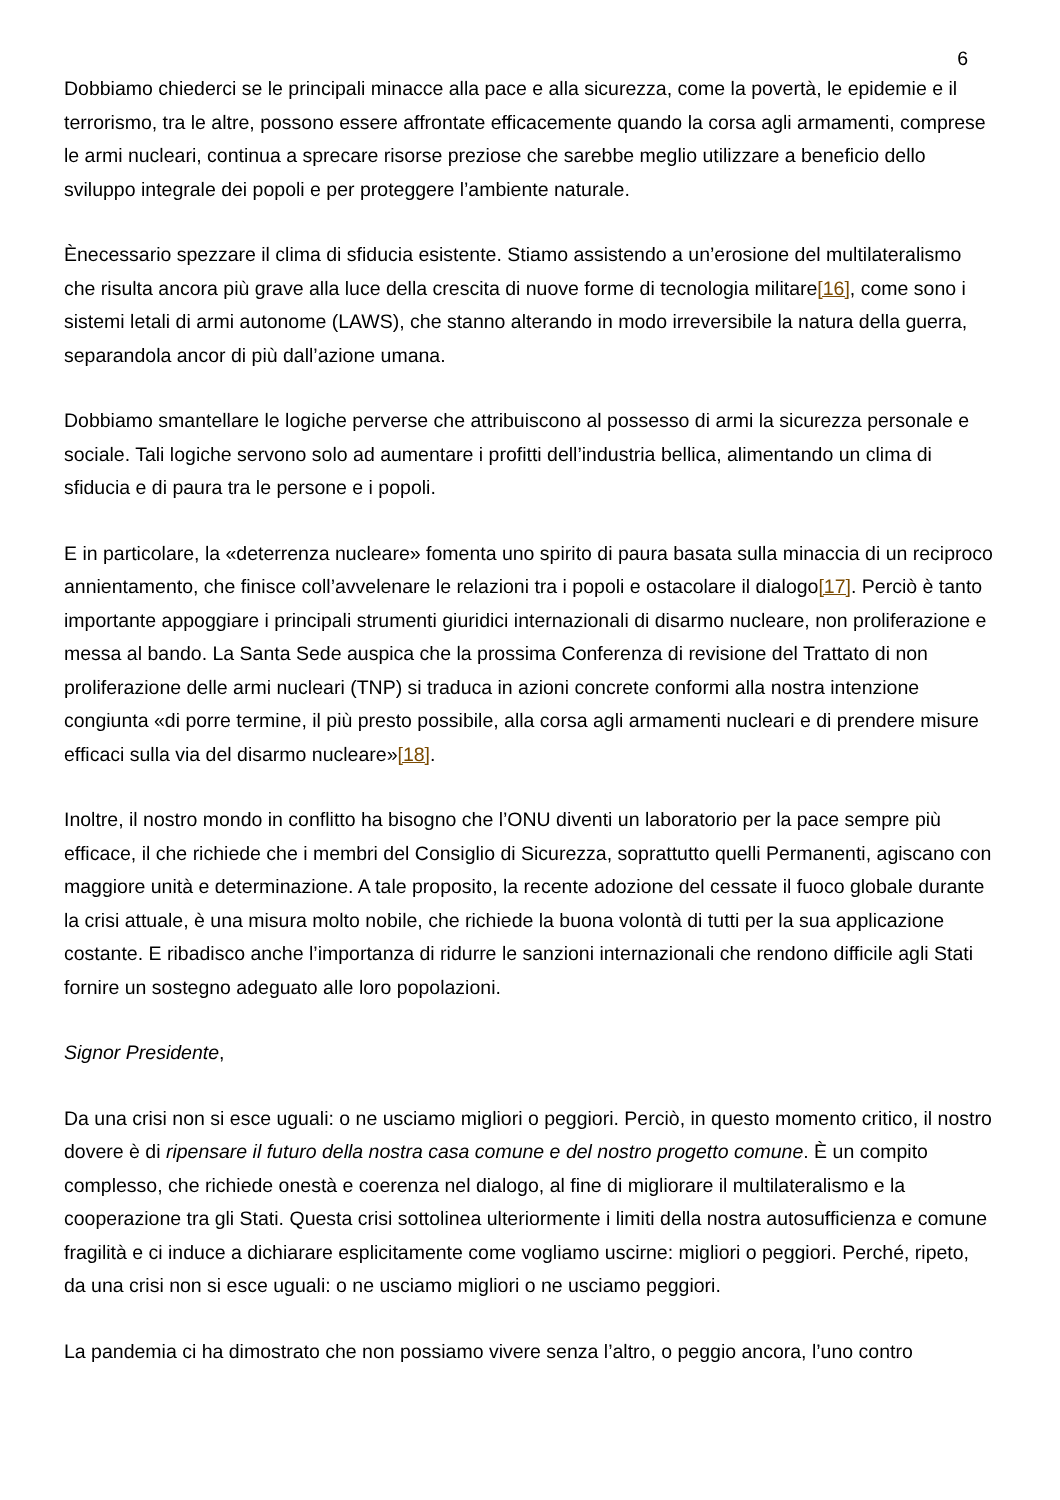6
Dobbiamo chiederci se le principali minacce alla pace e alla sicurezza, come la povertà, le epidemie e il terrorismo, tra le altre, possono essere affrontate efficacemente quando la corsa agli armamenti, comprese le armi nucleari, continua a sprecare risorse preziose che sarebbe meglio utilizzare a beneficio dello sviluppo integrale dei popoli e per proteggere l’ambiente naturale.
Ènecessario spezzare il clima di sfiducia esistente. Stiamo assistendo a un’erosione del multilateralismo che risulta ancora più grave alla luce della crescita di nuove forme di tecnologia militare[16], come sono i sistemi letali di armi autonome (LAWS), che stanno alterando in modo irreversibile la natura della guerra, separandola ancor di più dall’azione umana.
Dobbiamo smantellare le logiche perverse che attribuiscono al possesso di armi la sicurezza personale e sociale. Tali logiche servono solo ad aumentare i profitti dell’industria bellica, alimentando un clima di sfiducia e di paura tra le persone e i popoli.
E in particolare, la «deterrenza nucleare» fomenta uno spirito di paura basata sulla minaccia di un reciproco annientamento, che finisce coll’avvelenare le relazioni tra i popoli e ostacolare il dialogo[17]. Perciò è tanto importante appoggiare i principali strumenti giuridici internazionali di disarmo nucleare, non proliferazione e messa al bando. La Santa Sede auspica che la prossima Conferenza di revisione del Trattato di non proliferazione delle armi nucleari (TNP) si traduca in azioni concrete conformi alla nostra intenzione congiunta «di porre termine, il più presto possibile, alla corsa agli armamenti nucleari e di prendere misure efficaci sulla via del disarmo nucleare»[18].
Inoltre, il nostro mondo in conflitto ha bisogno che l’ONU diventi un laboratorio per la pace sempre più efficace, il che richiede che i membri del Consiglio di Sicurezza, soprattutto quelli Permanenti, agiscano con maggiore unità e determinazione. A tale proposito, la recente adozione del cessate il fuoco globale durante la crisi attuale, è una misura molto nobile, che richiede la buona volontà di tutti per la sua applicazione costante. E ribadisco anche l’importanza di ridurre le sanzioni internazionali che rendono difficile agli Stati fornire un sostegno adeguato alle loro popolazioni.
Signor Presidente,
Da una crisi non si esce uguali: o ne usciamo migliori o peggiori. Perciò, in questo momento critico, il nostro dovere è di ripensare il futuro della nostra casa comune e del nostro progetto comune. È un compito complesso, che richiede onestà e coerenza nel dialogo, al fine di migliorare il multilateralismo e la cooperazione tra gli Stati. Questa crisi sottolinea ulteriormente i limiti della nostra autosufficienza e comune fragilità e ci induce a dichiarare esplicitamente come vogliamo uscirne: migliori o peggiori. Perché, ripeto, da una crisi non si esce uguali: o ne usciamo migliori o ne usciamo peggiori.
La pandemia ci ha dimostrato che non possiamo vivere senza l’altro, o peggio ancora, l’uno contro